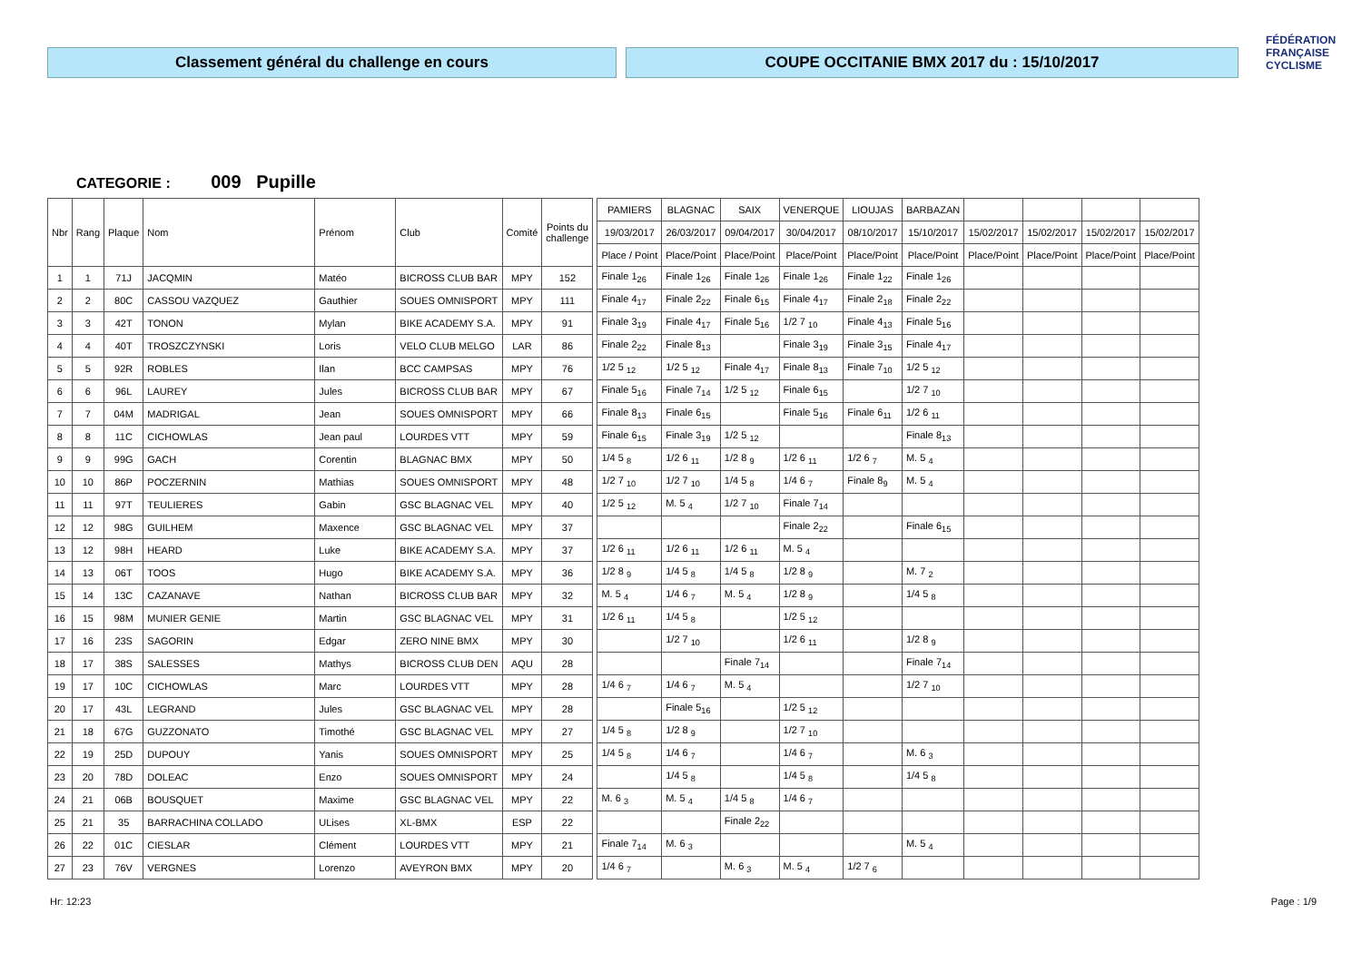Classement général du challenge en cours COUPE OCCITANIE BMX 2017 du : 15/10/2017
FÉDÉRATION
FRANÇAISE
CYCLISME
CATEGORIE : 009 Pupille
| Nbr | Rang | Plaque | Nom | Prénom | Club | Comité | Points du challenge | | PAMIERS | BLAGNAC | SAIX | VENERQUE | LIOUJAS | BARBAZAN | | | | |
| | | | | | | | | | 19/03/2017 | 26/03/2017 | 09/04/2017 | 30/04/2017 | 08/10/2017 | 15/10/2017 | 15/02/2017 | 15/02/2017 | 15/02/2017 | 15/02/2017 |
| | | | | | | | | | Place / Point | Place/Point | Place/Point | Place/Point | Place/Point | Place/Point | Place/Point | Place/Point | Place/Point | Place/Point |
| 1 | 1 | 71J | JACQMIN | Matéo | BICROSS CLUB BAR | MPY | 152 | | Finale 1<sub>26</sub> | Finale 1<sub>26</sub> | Finale 1<sub>26</sub> | Finale 1<sub>26</sub> | Finale 1<sub>22</sub> | Finale 1<sub>26</sub> | | | | |
| 2 | 2 | 80C | CASSOU VAZQUEZ | Gauthier | SOUES OMNISPORT | MPY | 111 | | Finale 4<sub>17</sub> | Finale 2<sub>22</sub> | Finale 6<sub>15</sub> | Finale 4<sub>17</sub> | Finale 2<sub>18</sub> | Finale 2<sub>22</sub> | | | | |
| 3 | 3 | 42T | TONON | Mylan | BIKE ACADEMY S.A. | MPY | 91 | | Finale 3<sub>19</sub> | Finale 4<sub>17</sub> | Finale 5<sub>16</sub> | 1/2 7 <sub>10</sub> | Finale 4<sub>13</sub> | Finale 5<sub>16</sub> | | | | |
| 4 | 4 | 40T | TROSZCZYNSKI | Loris | VELO CLUB MELGO | LAR | 86 | | Finale 2<sub>22</sub> | Finale 8<sub>13</sub> | | Finale 3<sub>19</sub> | Finale 3<sub>15</sub> | Finale 4<sub>17</sub> | | | | |
| 5 | 5 | 92R | ROBLES | Ilan | BCC CAMPSAS | MPY | 76 | | 1/2 5 <sub>12</sub> | 1/2 5 <sub>12</sub> | Finale 4<sub>17</sub> | Finale 8<sub>13</sub> | Finale 7<sub>10</sub> | 1/2 5 <sub>12</sub> | | | | |
| 6 | 6 | 96L | LAUREY | Jules | BICROSS CLUB BAR | MPY | 67 | | Finale 5<sub>16</sub> | Finale 7<sub>14</sub> | 1/2 5 <sub>12</sub> | Finale 6<sub>15</sub> | | 1/2 7 <sub>10</sub> | | | | |
| 7 | 7 | 04M | MADRIGAL | Jean | SOUES OMNISPORT | MPY | 66 | | Finale 8<sub>13</sub> | Finale 6<sub>15</sub> | | Finale 5<sub>16</sub> | Finale 6<sub>11</sub> | 1/2 6 <sub>11</sub> | | | | |
| 8 | 8 | 11C | CICHOWLAS | Jean paul | LOURDES VTT | MPY | 59 | | Finale 6<sub>15</sub> | Finale 3<sub>19</sub> | 1/2 5 <sub>12</sub> | | | Finale 8<sub>13</sub> | | | | |
| 9 | 9 | 99G | GACH | Corentin | BLAGNAC BMX | MPY | 50 | | 1/4 5 <sub>8</sub> | 1/2 6 <sub>11</sub> | 1/2 8 <sub>9</sub> | 1/2 6 <sub>11</sub> | 1/2 6 <sub>7</sub> | M. 5 <sub>4</sub> | | | | |
| 10 | 10 | 86P | POCZERNIN | Mathias | SOUES OMNISPORT | MPY | 48 | | 1/2 7 <sub>10</sub> | 1/2 7 <sub>10</sub> | 1/4 5 <sub>8</sub> | 1/4 6 <sub>7</sub> | Finale 8<sub>9</sub> | M. 5 <sub>4</sub> | | | | |
| 11 | 11 | 97T | TEULIERES | Gabin | GSC BLAGNAC VEL | MPY | 40 | | 1/2 5 <sub>12</sub> | M. 5 <sub>4</sub> | 1/2 7 <sub>10</sub> | Finale 7<sub>14</sub> | | | | | | |
| 12 | 12 | 98G | GUILHEM | Maxence | GSC BLAGNAC VEL | MPY | 37 | | | | | Finale 2<sub>22</sub> | | Finale 6<sub>15</sub> | | | | |
| 13 | 12 | 98H | HEARD | Luke | BIKE ACADEMY S.A. | MPY | 37 | | 1/2 6 <sub>11</sub> | 1/2 6 <sub>11</sub> | 1/2 6 <sub>11</sub> | M. 5 <sub>4</sub> | | | | | | |
| 14 | 13 | 06T | TOOS | Hugo | BIKE ACADEMY S.A. | MPY | 36 | | 1/2 8 <sub>9</sub> | 1/4 5 <sub>8</sub> | 1/4 5 <sub>8</sub> | 1/2 8 <sub>9</sub> | | M. 7 <sub>2</sub> | | | | |
| 15 | 14 | 13C | CAZANAVE | Nathan | BICROSS CLUB BAR | MPY | 32 | | M. 5 <sub>4</sub> | 1/4 6 <sub>7</sub> | M. 5 <sub>4</sub> | 1/2 8 <sub>9</sub> | | 1/4 5 <sub>8</sub> | | | | |
| 16 | 15 | 98M | MUNIER GENIE | Martin | GSC BLAGNAC VEL | MPY | 31 | | 1/2 6 <sub>11</sub> | 1/4 5 <sub>8</sub> | | 1/2 5 <sub>12</sub> | | | | | | |
| 17 | 16 | 23S | SAGORIN | Edgar | ZERO NINE BMX | MPY | 30 | | | 1/2 7 <sub>10</sub> | | 1/2 6 <sub>11</sub> | | 1/2 8 <sub>9</sub> | | | | |
| 18 | 17 | 38S | SALESSES | Mathys | BICROSS CLUB DEN | AQU | 28 | | | | Finale 7<sub>14</sub> | | | Finale 7<sub>14</sub> | | | | |
| 19 | 17 | 10C | CICHOWLAS | Marc | LOURDES VTT | MPY | 28 | | 1/4 6 <sub>7</sub> | 1/4 6 <sub>7</sub> | M. 5 <sub>4</sub> | | | 1/2 7 <sub>10</sub> | | | | |
| 20 | 17 | 43L | LEGRAND | Jules | GSC BLAGNAC VEL | MPY | 28 | | | Finale 5<sub>16</sub> | | 1/2 5 <sub>12</sub> | | | | | | |
| 21 | 18 | 67G | GUZZONATO | Timothé | GSC BLAGNAC VEL | MPY | 27 | | 1/4 5 <sub>8</sub> | 1/2 8 <sub>9</sub> | | 1/2 7 <sub>10</sub> | | | | | | |
| 22 | 19 | 25D | DUPOUY | Yanis | SOUES OMNISPORT | MPY | 25 | | 1/4 5 <sub>8</sub> | 1/4 6 <sub>7</sub> | | 1/4 6 <sub>7</sub> | | M. 6 <sub>3</sub> | | | | |
| 23 | 20 | 78D | DOLEAC | Enzo | SOUES OMNISPORT | MPY | 24 | | | 1/4 5 <sub>8</sub> | | 1/4 5 <sub>8</sub> | | 1/4 5 <sub>8</sub> | | | | |
| 24 | 21 | 06B | BOUSQUET | Maxime | GSC BLAGNAC VEL | MPY | 22 | | M. 6 <sub>3</sub> | M. 5 <sub>4</sub> | 1/4 5 <sub>8</sub> | 1/4 6 <sub>7</sub> | | | | | | |
| 25 | 21 | 35 | BARRACHINA COLLADO | ULises | XL-BMX | ESP | 22 | | | | Finale 2<sub>22</sub> | | | | | | | |
| 26 | 22 | 01C | CIESLAR | Clément | LOURDES VTT | MPY | 21 | | Finale 7<sub>14</sub> | M. 6 <sub>3</sub> | | | | M. 5 <sub>4</sub> | | | | |
| 27 | 23 | 76V | VERGNES | Lorenzo | AVEYRON BMX | MPY | 20 | | 1/4 6 <sub>7</sub> | | M. 6 <sub>3</sub> | M. 5 <sub>4</sub> | 1/2 7 <sub>6</sub> | | | | | |
Hr: 12:23 Page : 1/9